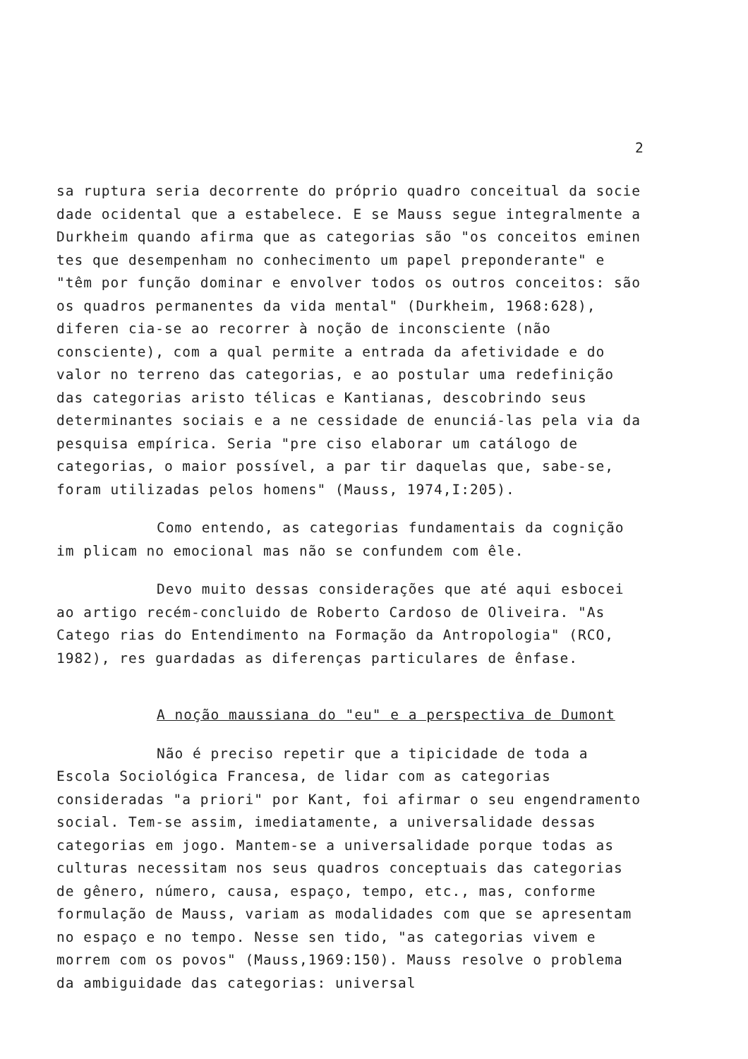2
sa ruptura seria decorrente do próprio quadro conceitual da socie dade ocidental que a estabelece. E se Mauss segue integralmente a Durkheim quando afirma que as categorias são "os conceitos eminen tes que desempenham no conhecimento um papel preponderante" e "têm por função dominar e envolver todos os outros conceitos: são os quadros permanentes da vida mental" (Durkheim, 1968:628), diferen cia-se ao recorrer à noção de inconsciente (não consciente), com a qual permite a entrada da afetividade e do valor no terreno das categorias, e ao postular uma redefinição das categorias aristo télicas e Kantianas, descobrindo seus determinantes sociais e a ne cessidade de enunciá-las pela via da pesquisa empírica. Seria "pre ciso elaborar um catálogo de categorias, o maior possível, a par tir daquelas que, sabe-se, foram utilizadas pelos homens" (Mauss, 1974,I:205).
Como entendo, as categorias fundamentais da cognição im plicam no emocional mas não se confundem com êle.
Devo muito dessas considerações que até aqui esbocei ao artigo recém-concluido de Roberto Cardoso de Oliveira. "As Catego rias do Entendimento na Formação da Antropologia" (RCO, 1982), res guardadas as diferenças particulares de ênfase.
A noção maussiana do "eu" e a perspectiva de Dumont
Não é preciso repetir que a tipicidade de toda a Escola Sociológica Francesa, de lidar com as categorias consideradas "a priori" por Kant, foi afirmar o seu engendramento social. Tem-se assim, imediatamente, a universalidade dessas categorias em jogo. Mantem-se a universalidade porque todas as culturas necessitam nos seus quadros conceptuais das categorias de gênero, número, causa, espaço, tempo, etc., mas, conforme formulação de Mauss, variam as modalidades com que se apresentam no espaço e no tempo. Nesse sen tido, "as categorias vivem e morrem com os povos" (Mauss,1969:150). Mauss resolve o problema da ambiguidade das categorias: universal